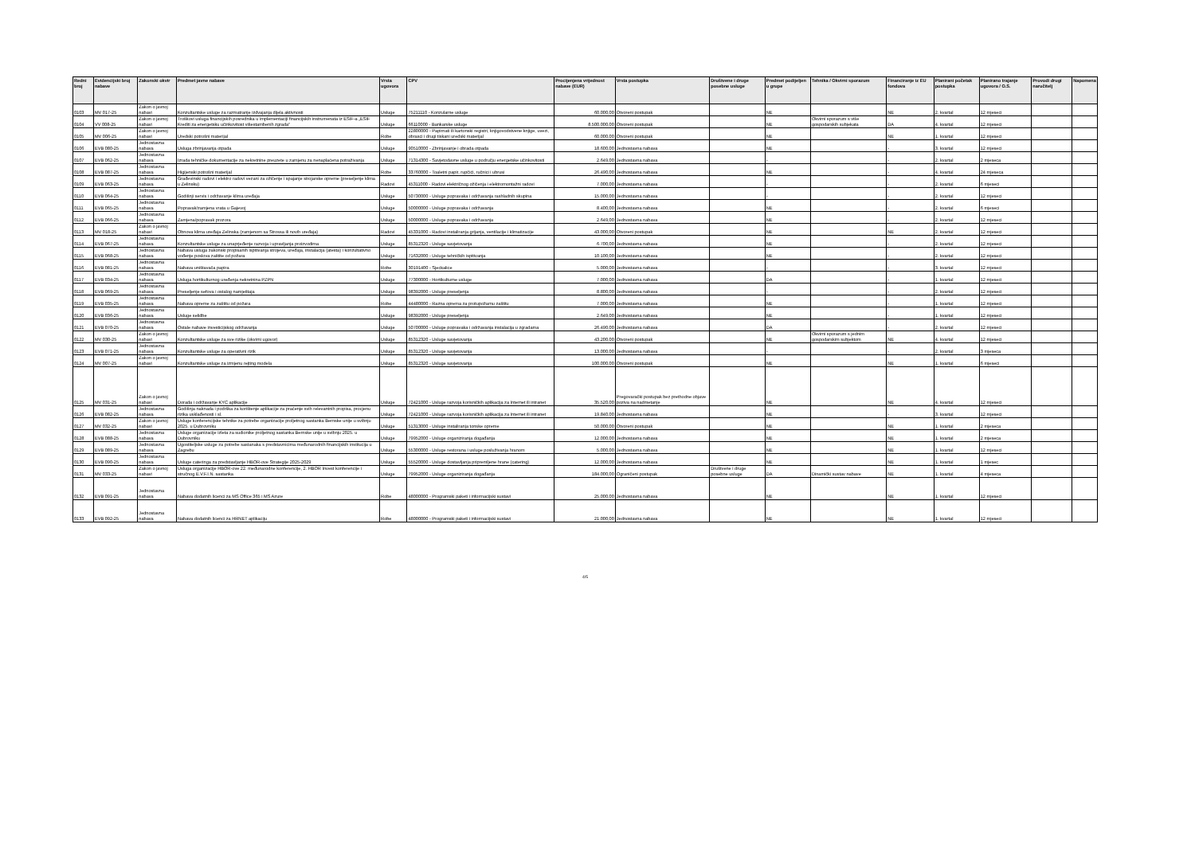| Redni broj | Evidencijski broj nabave | Zakonski okvir | Predmet javne nabave | Vrsta ugovora | CPV | Procijenjena vrijednost nabave (EUR) | Vrsta postupka | Društvene i druge posebne usluge | Predmet podijeljen u grupe | Tehnika / Okvirni sporazum | Financiranje iz EU fondova | Planirani početak postupka | Planirano trajanje ugovora / O.S. | Provodi drugi naručitelj | Napomena |
| --- | --- | --- | --- | --- | --- | --- | --- | --- | --- | --- | --- | --- | --- | --- | --- |
| 0103 | MV 017-25 | Zakon o javnoj nabavi | Konzultantske usluge za razmatranje izdvajanja dijela aktivnosti | Usluge | 75211110 - Konzularne usluge | 60.000,00 | Otvoreni postupak | | NE | | NE | 2. kvartal | 12 mjeseci | | |
| 0104 | VV 008-25 | Zakon o javnoj nabavi | Troškovi usluga financijskih posrednika u implementaciji financijskih instrumenata iz ESIF-a „ESIF Krediti za energetsku učinkovitost višestambenih zgrada“ | Usluge | 66110000 - Bankarske usluge | 8.500.000,00 | Otvoreni postupak | | NE | Okvirni sporazum s više gospodarskih subjekata | DA | 4. kvartal | 12 mjeseci | | |
| 0105 | MV 006-25 | Zakon o javnoj nabavi | Uredski potrošni materijal | Robe | 22800000 - Papirnati ili kartonski registri, knjigovodstvene knjige, uvezi, obrasci i drugi tiskani uredski materijal | 60.000,00 | Otvoreni postupak | | NE | | NE | 1. kvartal | 12 mjeseci | | |
| 0106 | EVB 080-25 | Jednostavna nabava | Usluga zbrinjavanja otpada | Usluge | 90510000 - Zbrinjavanje i obrada otpada | 18.600,00 | Jednostavna nabava | | NE | | - | 3. kvartal | 12 mjeseci | | |
| 0107 | EVB 062-25 | Jednostavna nabava | Izrada tehničke dokumentacije za nekretnine preuzete u zamjenu za nenaplaćena potraživanja | Usluge | 71314300 - Savjetodavne usluge u području energetske učinkovitosti | 2.649,00 | Jednostavna nabava | | - | | - | 2. kvartal | 2 mjeseca | | |
| 0108 | EVB 087-25 | Jednostavna nabava | Higijenski potrošni materijal | Robe | 33760000 - Toaletni papir, rupčići, ručnici i ubrusi | 26.490,00 | Jednostavna nabava | | NE | | - | 4. kvartal | 24 mjeseca | | |
| 0109 | EVB 063-25 | Jednostavna nabava | Građevinski radovi i elektro radovi vezani za ožičenje i spajanje strojarske opreme (preseljenje klima u Zelinsku) | Radovi | 45311000 - Radovi električnog ožičenja i elektromontažni radovi | 7.000,00 | Jednostavna nabava | | - | | - | 2. kvartal | 6 mjeseci | | |
| 0110 | EVB 064-25 | Jednostavna nabava | Godišnji servis i održavanje klima uređaja | Usluge | 50730000 - Usluge popravaka i održavanja rashladnih skupina | 15.000,00 | Jednostavna nabava | | - | | - | 2. kvartal | 12 mjeseci | | |
| 0111 | EVB 065-25 | Jednostavna nabava | Popravak/zamjena vrata u Gajevoj | Usluge | 50000000 - Usluge popravaka i održavanja | 8.400,00 | Jednostavna nabava | | NE | | - | 2. kvartal | 6 mjeseci | | |
| 0112 | EVB 066-25 | Jednostavna nabava | Zamjena/popravak prozora | Usluge | 50000000 - Usluge popravaka i održavanja | 2.649,00 | Jednostavna nabava | | NE | | - | 2. kvartal | 12 mjeseci | | |
| 0113 | MV 018-25 | Zakon o javnoj nabavi | Obnova klima uređaja Zelinska (zamjenom sa Strossa ili novih uređaja) | Radovi | 45331000 - Radovi instaliranja grijanja, ventilacije i klimatizacije | 43.000,00 | Otvoreni postupak | | NE | | NE | 2. kvartal | 12 mjeseci | | |
| 0114 | EVB 067-25 | Jednostavna nabava | Konzultantske usluge za unaprjeđenje razvoja i upravljanja proizvodima | Usluge | 85312320 - Usluge savjetovanja | 6.700,00 | Jednostavna nabava | | NE | | - | 2. kvartal | 12 mjeseci | | |
| 0115 | EVB 068-25 | Jednostavna nabava | Nabava usluga zakonski propisanih ispitivanja strojeva, uređaja, instalacija (atesta) i konzultativno vođenje poslova zaštite od požara | Usluge | 71632000 - Usluge tehničkih ispitivanja | 10.100,00 | Jednostavna nabava | | NE | | - | 2. kvartal | 12 mjeseci | | |
| 0116 | EVB 081-25 | Jednostavna nabava | Nabava uništavača papira | Robe | 30191400 - Sjeckalice | 5.000,00 | Jednostavna nabava | | - | | - | 3. kvartal | 12 mjeseci | | |
| 0117 | EVB 034-25 | Jednostavna nabava | Usluga hortikulturnog uređenja nekretnina PZPN | Usluge | 77300000 - Hortikulturne usluge | 7.000,00 | Jednostavna nabava | | DA | | - | 1. kvartal | 12 mjeseci | | |
| 0118 | EVB 069-25 | Jednostavna nabava | Preseljenje sefova i ostalog namještaja | Usluge | 98392000 - Usluge preseljenja | 8.800,00 | Jednostavna nabava | | - | | - | 2. kvartal | 12 mjeseci | | |
| 0119 | EVB 035-25 | Jednostavna nabava | Nabava opreme za zaštitu od požara | Robe | 44480000 - Razna oprema za protupožarnu zaštitu | 7.000,00 | Jednostavna nabava | | NE | | - | 1. kvartal | 12 mjeseci | | |
| 0120 | EVB 036-25 | Jednostavna nabava | Usluge selidbe | Usluge | 98392000 - Usluge preseljenja | 2.649,00 | Jednostavna nabava | | NE | | - | 1. kvartal | 12 mjeseci | | |
| 0121 | EVB 070-25 | Jednostavna nabava | Ostale nabave investicijskog održavanja | Usluge | 50700000 - Usluge popravaka i održavanja instalacija u zgradama | 26.490,00 | Jednostavna nabava | | DA | | - | 2. kvartal | 12 mjeseci | | |
| 0122 | MV 030-25 | Zakon o javnoj nabavi | Konzultantske usluge za sve rizike (okvirni ugovor) | Usluge | 85312320 - Usluge savjetovanja | 43.200,00 | Otvoreni postupak | | NE | Okvirni sporazum s jednim gospodarskim subjektom | NE | 4. kvartal | 12 mjeseci | | |
| 0123 | EVB 071-25 | Jednostavna nabava | Konzultantske usluge za operativni rizik | Usluge | 85312320 - Usluge savjetovanja | 13.000,00 | Jednostavna nabava | | - | | - | 2. kvartal | 3 mjeseca | | |
| 0124 | MV 007-25 | Zakon o javnoj nabavi | Konzultantske usluge za izmjenu rejting modela | Usluge | 85312320 - Usluge savjetovanja | 100.000,00 | Otvoreni postupak | | NE | | NE | 1. kvartal | 6 mjeseci | | |
| 0125 | MV 031-25 | Zakon o javnoj nabavi | Dorada i održavanje KYC aplikacije | Usluge | 72421000 - Usluge razvoja korisničkih aplikacija za Internet ili intranet | 35.520,00 | Pregovarački postupak bez prethodne objave poziva na nadmetanje | | NE | | NE | 4. kvartal | 12 mjeseci | | |
| 0126 | EVB 082-25 | Jednostavna nabava | Godišnja naknada i podrška za korištenje aplikacije za praćenje svih relevantnih propisa, procjenu rizika usklađenosti i sl. | Usluge | 72421000 - Usluge razvoja korisničkih aplikacija za Internet ili intranet | 19.840,00 | Jednostavna nabava | | NE | | - | 3. kvartal | 12 mjeseci | | |
| 0127 | MV 032-25 | Zakon o javnoj nabavi | Usluge konferencijske tehnike za potrebe organizacije proljetnog sastanka Bernske unije u svibnju 2025. u Dubrovniku | Usluge | 51313000 - Usluge instaliranja tonske opreme | 50.000,00 | Otvoreni postupak | | NE | | NE | 1. kvartal | 2 mjeseca | | |
| 0128 | EVB 088-25 | Jednostavna nabava | Usluge organizacije izleta za sudionike proljetnog sastanka Bernske unije u svibnju 2025. u Dubrovniku | Usluge | 79952000 - Usluge organiziranja događanja | 12.000,00 | Jednostavna nabava | | NE | | NE | 1. kvartal | 2 mjeseca | | |
| 0129 | EVB 089-25 | Jednostavna nabava | Ugostiteljske usluge za potrebe sastanaka s predstavnicima međunarodnih financijskih institucija u Zagrebu | Usluge | 55300000 - Usluge restorana i usluge posluživanja hranom | 5.000,00 | Jednostavna nabava | | NE | | NE | 1. kvartal | 12 mjeseci | | |
| 0130 | EVB 090-25 | Jednostavna nabava | Usluge cateringa za predstavljanje HBOR-ove Strategije 2025-2029 | Usluge | 55520000 - Usluge dostavljanja pripremljene hrane (catering) | 12.000,00 | Jednostavna nabava | | NE | | NE | 1. kvartal | 1 mjesec | | |
| 0131 | MV 033-25 | Zakon o javnoj nabavi | Usluga organizacije HBOR-ove 22. međunarodne konferencije, 2. HBOR Invest konferencije i stručnog E.V.F.I.N. sastanka | Usluge | 79952000 - Usluge organiziranja događanja | 184.000,00 | Ograničeni postupak | Društvene i druge posebne usluge | DA | Dinamički sustav nabave | NE | 1. kvartal | 4 mjeseca | | |
| 0132 | EVB 091-25 | Jednostavna nabava | Nabava dodatnih licenci za MS Office 365 i MS Azure | Robe | 48000000 - Programski paketi i informacijski sustavi | 25.000,00 | Jednostavna nabava | | NE | | NE | 1. kvartal | 12 mjeseci | | |
| 0133 | EVB 092-25 | Jednostavna nabava | Nabava dodatnih licenci za HRNET aplikaciju | Robe | 48000000 - Programski paketi i informacijski sustavi | 21.000,00 | Jednostavna nabava | | NE | | NE | 1. kvartal | 12 mjeseci | | |
4/5